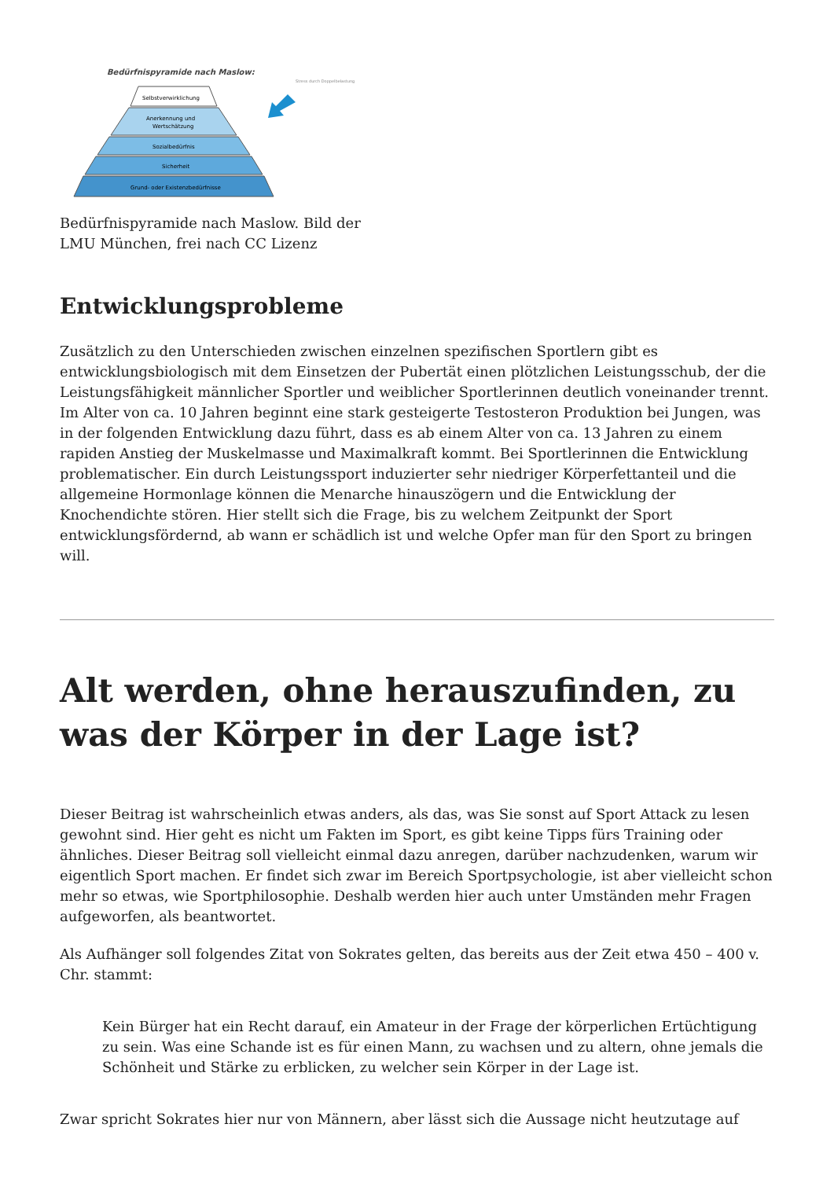Bedürfnispyramide nach Maslow:
Stress durch Doppelbelastung
Selbstverwirklichung
Anerkennung und
Wertschätzung
Sozialbedürfnis
Sicherheit
Grund- oder Existenzbedürfnisse
Bedürfnispyramide nach Maslow. Bild der
LMU München, frei nach CC Lizenz
Entwicklungsprobleme
Zusätzlich zu den Unterschieden zwischen einzelnen spezifischen Sportlern gibt es entwicklungsbiologisch mit dem Einsetzen der Pubertät einen plötzlichen Leistungsschub, der die Leistungsfähigkeit männlicher Sportler und weiblicher Sportlerinnen deutlich voneinander trennt. Im Alter von ca. 10 Jahren beginnt eine stark gesteigerte Testosteron Produktion bei Jungen, was in der folgenden Entwicklung dazu führt, dass es ab einem Alter von ca. 13 Jahren zu einem rapiden Anstieg der Muskelmasse und Maximalkraft kommt. Bei Sportlerinnen die Entwicklung problematischer. Ein durch Leistungssport induzierter sehr niedriger Körperfettanteil und die allgemeine Hormonlage können die Menarche hinauszögern und die Entwicklung der Knochendichte stören. Hier stellt sich die Frage, bis zu welchem Zeitpunkt der Sport entwicklungsfördernd, ab wann er schädlich ist und welche Opfer man für den Sport zu bringen will.
Alt werden, ohne herauszufinden, zu was der Körper in der Lage ist?
Dieser Beitrag ist wahrscheinlich etwas anders, als das, was Sie sonst auf Sport Attack zu lesen gewohnt sind. Hier geht es nicht um Fakten im Sport, es gibt keine Tipps fürs Training oder ähnliches. Dieser Beitrag soll vielleicht einmal dazu anregen, darüber nachzudenken, warum wir eigentlich Sport machen. Er findet sich zwar im Bereich Sportpsychologie, ist aber vielleicht schon mehr so etwas, wie Sportphilosophie. Deshalb werden hier auch unter Umständen mehr Fragen aufgeworfen, als beantwortet.
Als Aufhänger soll folgendes Zitat von Sokrates gelten, das bereits aus der Zeit etwa 450 – 400 v. Chr. stammt:
Kein Bürger hat ein Recht darauf, ein Amateur in der Frage der körperlichen Ertüchtigung zu sein. Was eine Schande ist es für einen Mann, zu wachsen und zu altern, ohne jemals die Schönheit und Stärke zu erblicken, zu welcher sein Körper in der Lage ist.
Zwar spricht Sokrates hier nur von Männern, aber lässt sich die Aussage nicht heutzutage auf